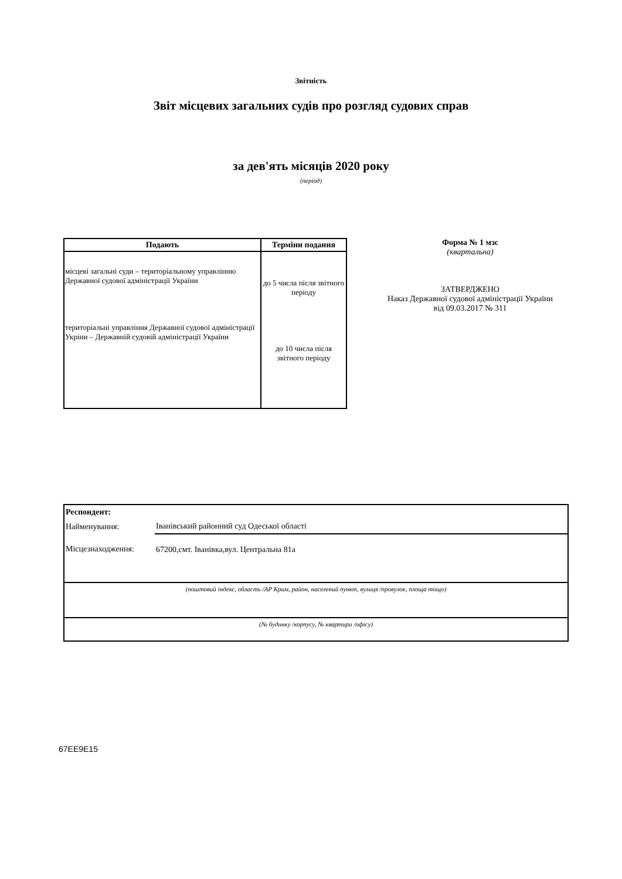Звітність
Звіт місцевих загальних судів про розгляд судових справ
за дев'ять місяців 2020 року
(період)
| Подають | Терміни подання |
| --- | --- |
| місцеві загальні суди – територіальному управлінню Державної судової адміністрації України територіальні управління Державної судової адміністрації Укріни – Державній судовій адміністрації України | до 5 числа після звітного періоду до 10 числа після звітного періоду |
Форма № 1 мзс
(квартальна)
ЗАТВЕРДЖЕНО
Наказ Державної судової адміністрації України
від 09.03.2017 № 311
| Респондент: | |
| Найменування: | Іванівський районний суд Одеської області |
| Місцезнаходження: | 67200,смт. Іванівка,вул. Центральна 81а |
| (поштовий індекс, область /АР Крим, район, населений пункт, вулиця /провулок, площа тощо) | |
| (№ будинку /корпусу, № квартири /офісу) | |
67EE9E15